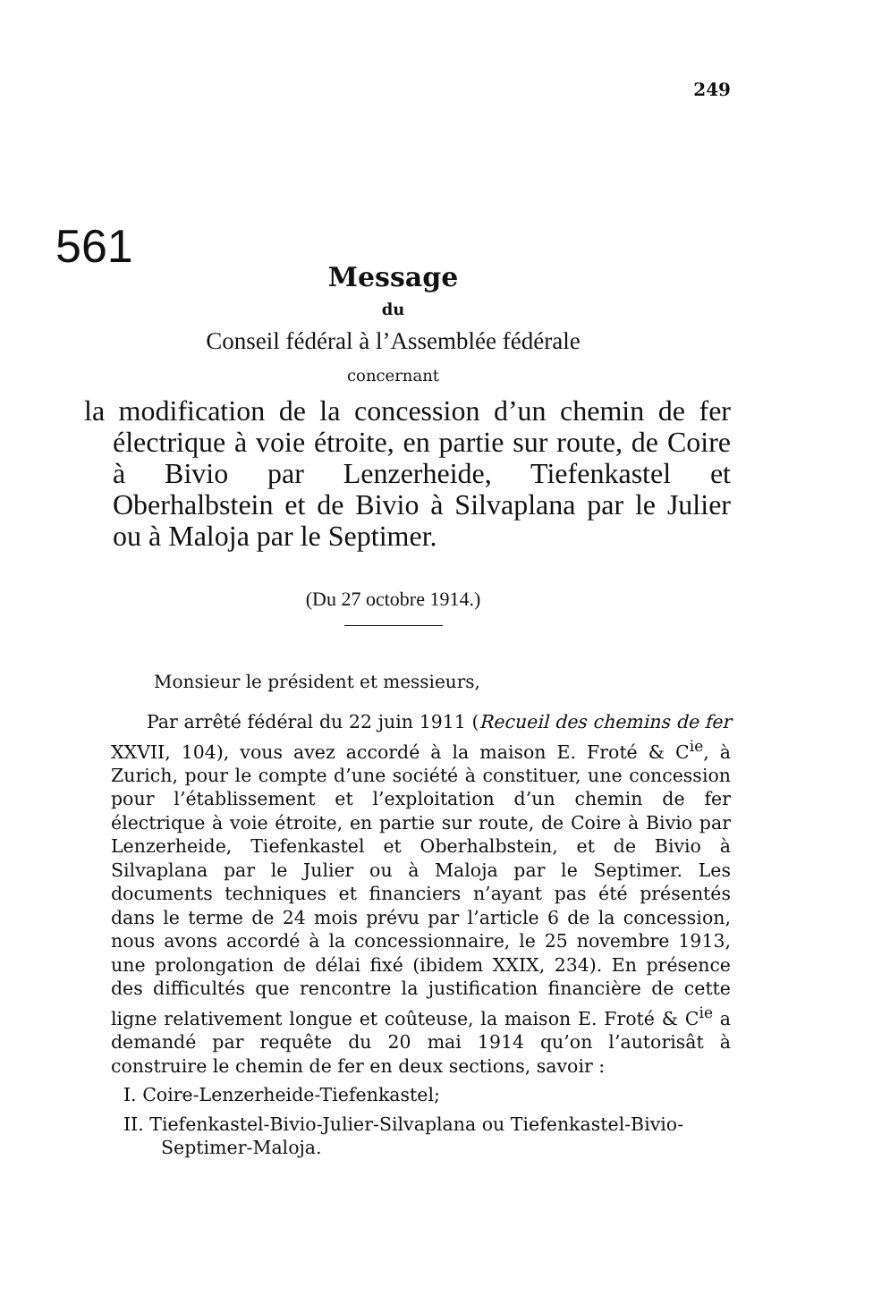249
561
Message
du
Conseil fédéral à l’Assemblée fédérale
concernant
la modification de la concession d’un chemin de fer électrique à voie étroite, en partie sur route, de Coire à Bivio par Lenzerheide, Tiefenkastel et Oberhalbstein et de Bivio à Silvaplana par le Julier ou à Maloja par le Septimer.
(Du 27 octobre 1914.)
Monsieur le président et messieurs,
Par arrêté fédéral du 22 juin 1911 (Recueil des chemins de fer XXVII, 104), vous avez accordé à la maison E. Froté & C<sup>ie</sup>, à Zurich, pour le compte d’une société à constituer, une concession pour l’établissement et l’exploitation d’un chemin de fer électrique à voie étroite, en partie sur route, de Coire à Bivio par Lenzerheide, Tiefenkastel et Oberhalbstein, et de Bivio à Silvaplana par le Julier ou à Maloja par le Septimer. Les documents techniques et financiers n’ayant pas été présentés dans le terme de 24 mois prévu par l’article 6 de la concession, nous avons accordé à la concessionnaire, le 25 novembre 1913, une prolongation de délai fixé (ibidem XXIX, 234). En présence des difficultés que rencontre la justification financière de cette ligne relativement longue et coûteuse, la maison E. Froté & C<sup>ie</sup> a demandé par requête du 20 mai 1914 qu’on l’autorisât à construire le chemin de fer en deux sections, savoir :
I. Coire-Lenzerheide-Tiefenkastel;
II. Tiefenkastel-Bivio-Julier-Silvaplana ou Tiefenkastel-Bivio-Septimer-Maloja.